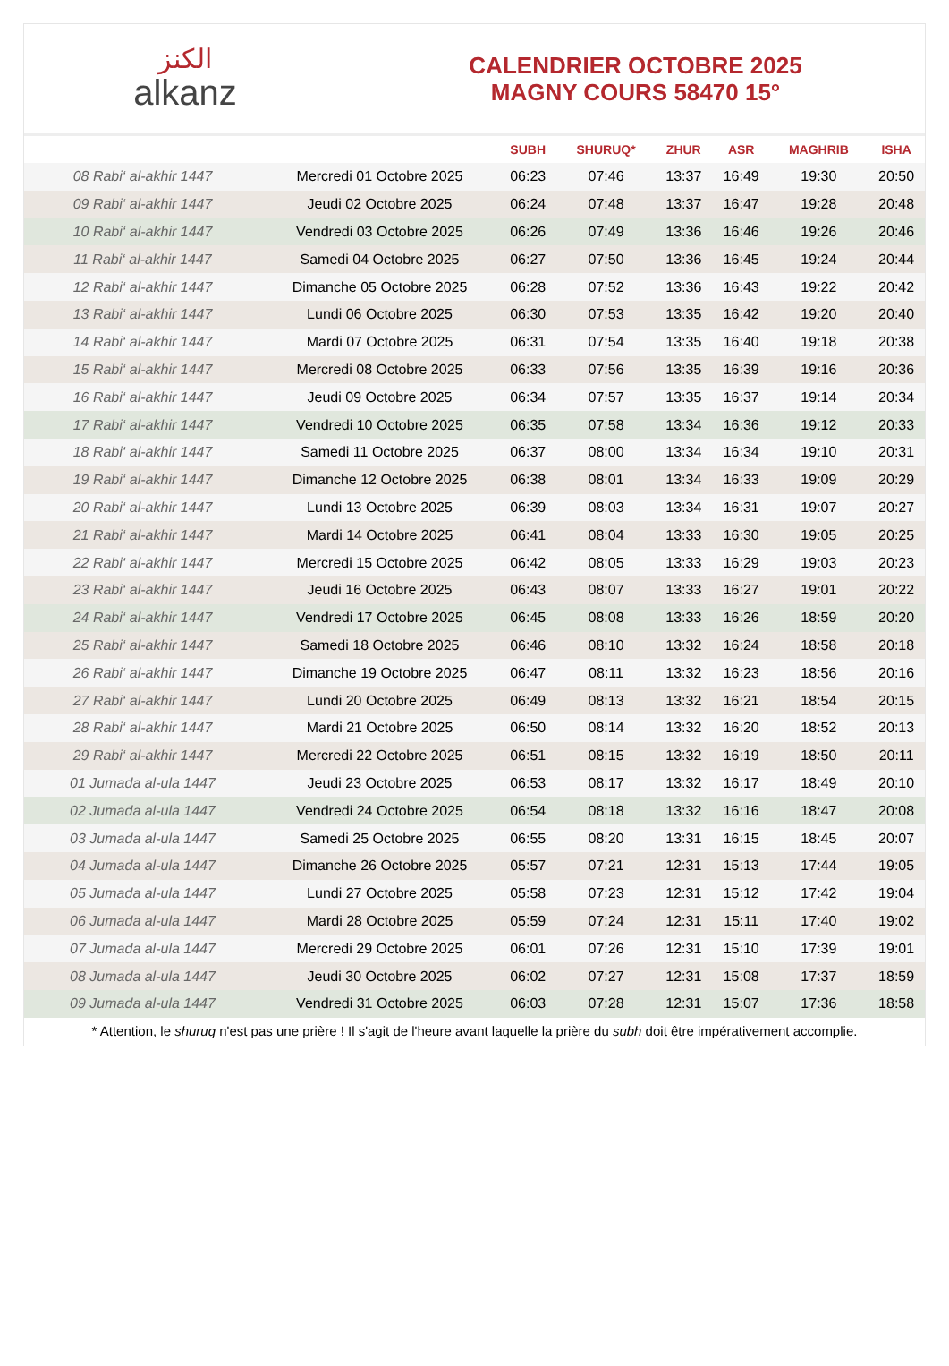الكنز
alkanz
CALENDRIER OCTOBRE 2025
MAGNY COURS 58470 15°
| | | SUBH | SHURUQ* | ZHUR | ASR | MAGHRIB | ISHA |
| --- | --- | --- | --- | --- | --- | --- | --- |
| 08 Rabi‘ al-akhir 1447 | Mercredi 01 Octobre 2025 | 06:23 | 07:46 | 13:37 | 16:49 | 19:30 | 20:50 |
| 09 Rabi‘ al-akhir 1447 | Jeudi 02 Octobre 2025 | 06:24 | 07:48 | 13:37 | 16:47 | 19:28 | 20:48 |
| 10 Rabi‘ al-akhir 1447 | Vendredi 03 Octobre 2025 | 06:26 | 07:49 | 13:36 | 16:46 | 19:26 | 20:46 |
| 11 Rabi‘ al-akhir 1447 | Samedi 04 Octobre 2025 | 06:27 | 07:50 | 13:36 | 16:45 | 19:24 | 20:44 |
| 12 Rabi‘ al-akhir 1447 | Dimanche 05 Octobre 2025 | 06:28 | 07:52 | 13:36 | 16:43 | 19:22 | 20:42 |
| 13 Rabi‘ al-akhir 1447 | Lundi 06 Octobre 2025 | 06:30 | 07:53 | 13:35 | 16:42 | 19:20 | 20:40 |
| 14 Rabi‘ al-akhir 1447 | Mardi 07 Octobre 2025 | 06:31 | 07:54 | 13:35 | 16:40 | 19:18 | 20:38 |
| 15 Rabi‘ al-akhir 1447 | Mercredi 08 Octobre 2025 | 06:33 | 07:56 | 13:35 | 16:39 | 19:16 | 20:36 |
| 16 Rabi‘ al-akhir 1447 | Jeudi 09 Octobre 2025 | 06:34 | 07:57 | 13:35 | 16:37 | 19:14 | 20:34 |
| 17 Rabi‘ al-akhir 1447 | Vendredi 10 Octobre 2025 | 06:35 | 07:58 | 13:34 | 16:36 | 19:12 | 20:33 |
| 18 Rabi‘ al-akhir 1447 | Samedi 11 Octobre 2025 | 06:37 | 08:00 | 13:34 | 16:34 | 19:10 | 20:31 |
| 19 Rabi‘ al-akhir 1447 | Dimanche 12 Octobre 2025 | 06:38 | 08:01 | 13:34 | 16:33 | 19:09 | 20:29 |
| 20 Rabi‘ al-akhir 1447 | Lundi 13 Octobre 2025 | 06:39 | 08:03 | 13:34 | 16:31 | 19:07 | 20:27 |
| 21 Rabi‘ al-akhir 1447 | Mardi 14 Octobre 2025 | 06:41 | 08:04 | 13:33 | 16:30 | 19:05 | 20:25 |
| 22 Rabi‘ al-akhir 1447 | Mercredi 15 Octobre 2025 | 06:42 | 08:05 | 13:33 | 16:29 | 19:03 | 20:23 |
| 23 Rabi‘ al-akhir 1447 | Jeudi 16 Octobre 2025 | 06:43 | 08:07 | 13:33 | 16:27 | 19:01 | 20:22 |
| 24 Rabi‘ al-akhir 1447 | Vendredi 17 Octobre 2025 | 06:45 | 08:08 | 13:33 | 16:26 | 18:59 | 20:20 |
| 25 Rabi‘ al-akhir 1447 | Samedi 18 Octobre 2025 | 06:46 | 08:10 | 13:32 | 16:24 | 18:58 | 20:18 |
| 26 Rabi‘ al-akhir 1447 | Dimanche 19 Octobre 2025 | 06:47 | 08:11 | 13:32 | 16:23 | 18:56 | 20:16 |
| 27 Rabi‘ al-akhir 1447 | Lundi 20 Octobre 2025 | 06:49 | 08:13 | 13:32 | 16:21 | 18:54 | 20:15 |
| 28 Rabi‘ al-akhir 1447 | Mardi 21 Octobre 2025 | 06:50 | 08:14 | 13:32 | 16:20 | 18:52 | 20:13 |
| 29 Rabi‘ al-akhir 1447 | Mercredi 22 Octobre 2025 | 06:51 | 08:15 | 13:32 | 16:19 | 18:50 | 20:11 |
| 01 Jumada al-ula 1447 | Jeudi 23 Octobre 2025 | 06:53 | 08:17 | 13:32 | 16:17 | 18:49 | 20:10 |
| 02 Jumada al-ula 1447 | Vendredi 24 Octobre 2025 | 06:54 | 08:18 | 13:32 | 16:16 | 18:47 | 20:08 |
| 03 Jumada al-ula 1447 | Samedi 25 Octobre 2025 | 06:55 | 08:20 | 13:31 | 16:15 | 18:45 | 20:07 |
| 04 Jumada al-ula 1447 | Dimanche 26 Octobre 2025 | 05:57 | 07:21 | 12:31 | 15:13 | 17:44 | 19:05 |
| 05 Jumada al-ula 1447 | Lundi 27 Octobre 2025 | 05:58 | 07:23 | 12:31 | 15:12 | 17:42 | 19:04 |
| 06 Jumada al-ula 1447 | Mardi 28 Octobre 2025 | 05:59 | 07:24 | 12:31 | 15:11 | 17:40 | 19:02 |
| 07 Jumada al-ula 1447 | Mercredi 29 Octobre 2025 | 06:01 | 07:26 | 12:31 | 15:10 | 17:39 | 19:01 |
| 08 Jumada al-ula 1447 | Jeudi 30 Octobre 2025 | 06:02 | 07:27 | 12:31 | 15:08 | 17:37 | 18:59 |
| 09 Jumada al-ula 1447 | Vendredi 31 Octobre 2025 | 06:03 | 07:28 | 12:31 | 15:07 | 17:36 | 18:58 |
* Attention, le shuruq n'est pas une prière ! Il s'agit de l'heure avant laquelle la prière du subh doit être impérativement accomplie.